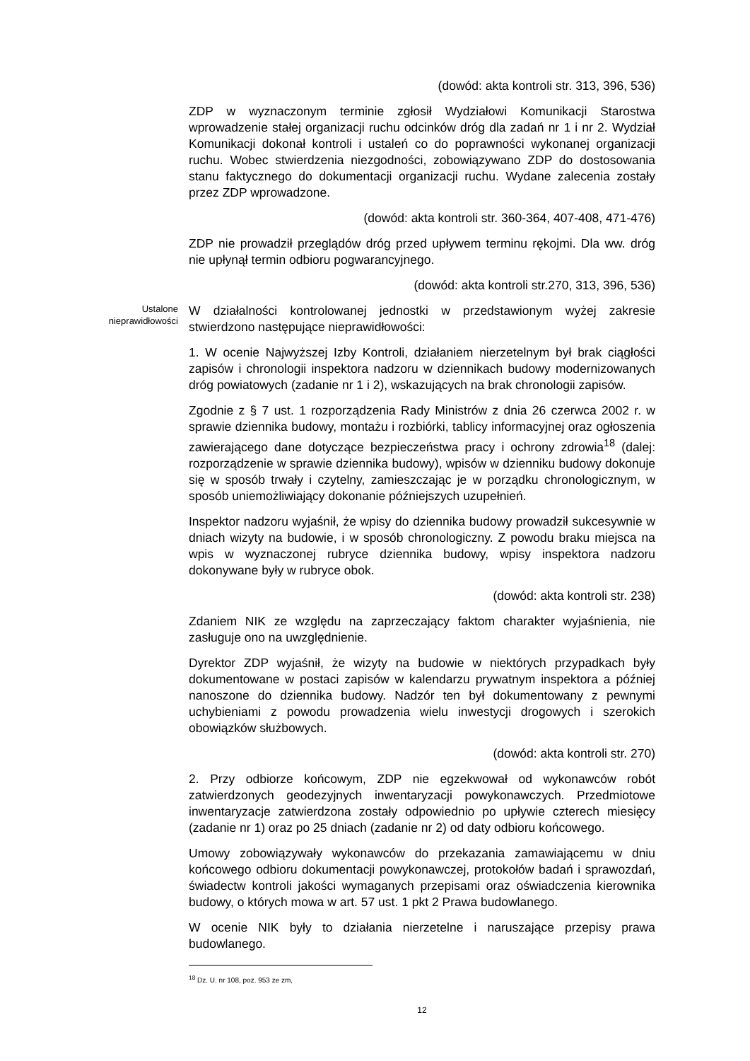(dowód: akta kontroli str. 313, 396, 536)
ZDP w wyznaczonym terminie zgłosił Wydziałowi Komunikacji Starostwa wprowadzenie stałej organizacji ruchu odcinków dróg dla zadań nr 1 i nr 2. Wydział Komunikacji dokonał kontroli i ustaleń co do poprawności wykonanej organizacji ruchu. Wobec stwierdzenia niezgodności, zobowiązywano ZDP do dostosowania stanu faktycznego do dokumentacji organizacji ruchu. Wydane zalecenia zostały przez ZDP wprowadzone.
(dowód: akta kontroli str. 360-364, 407-408, 471-476)
ZDP nie prowadził przeglądów dróg przed upływem terminu rękojmi. Dla ww. dróg nie upłynął termin odbioru pogwarancyjnego.
(dowód: akta kontroli str.270, 313, 396, 536)
Ustalone nieprawidłowości
W działalności kontrolowanej jednostki w przedstawionym wyżej zakresie stwierdzono następujące nieprawidłowości:
1. W ocenie Najwyższej Izby Kontroli, działaniem nierzetelnym był brak ciągłości zapisów i chronologii inspektora nadzoru w dziennikach budowy modernizowanych dróg powiatowych (zadanie nr 1 i 2), wskazujących na brak chronologii zapisów.
Zgodnie z § 7 ust. 1 rozporządzenia Rady Ministrów z dnia 26 czerwca 2002 r. w sprawie dziennika budowy, montażu i rozbiórki, tablicy informacyjnej oraz ogłoszenia zawierającego dane dotyczące bezpieczeństwa pracy i ochrony zdrowia<sup>18</sup> (dalej: rozporządzenie w sprawie dziennika budowy), wpisów w dzienniku budowy dokonuje się w sposób trwały i czytelny, zamieszczając je w porządku chronologicznym, w sposób uniemożliwiający dokonanie późniejszych uzupełnień.
Inspektor nadzoru wyjaśnił, że wpisy do dziennika budowy prowadził sukcesywnie w dniach wizyty na budowie, i w sposób chronologiczny. Z powodu braku miejsca na wpis w wyznaczonej rubryce dziennika budowy, wpisy inspektora nadzoru dokonywane były w rubryce obok.
(dowód: akta kontroli str. 238)
Zdaniem NIK ze względu na zaprzeczający faktom charakter wyjaśnienia, nie zasługuje ono na uwzględnienie.
Dyrektor ZDP wyjaśnił, że wizyty na budowie w niektórych przypadkach były dokumentowane w postaci zapisów w kalendarzu prywatnym inspektora a później nanoszone do dziennika budowy. Nadzór ten był dokumentowany z pewnymi uchybieniami z powodu prowadzenia wielu inwestycji drogowych i szerokich obowiązków służbowych.
(dowód: akta kontroli str. 270)
2. Przy odbiorze końcowym, ZDP nie egzekwował od wykonawców robót zatwierdzonych geodezyjnych inwentaryzacji powykonawczych. Przedmiotowe inwentaryzacje zatwierdzona zostały odpowiednio po upływie czterech miesięcy (zadanie nr 1) oraz po 25 dniach (zadanie nr 2) od daty odbioru końcowego.
Umowy zobowiązywały wykonawców do przekazania zamawiającemu w dniu końcowego odbioru dokumentacji powykonawczej, protokołów badań i sprawozdań, świadectw kontroli jakości wymaganych przepisami oraz oświadczenia kierownika budowy, o których mowa w art. 57 ust. 1 pkt 2 Prawa budowlanego.
W ocenie NIK były to działania nierzetelne i naruszające przepisy prawa budowlanego.
<sup>18</sup> Dz. U. nr 108, poz. 953 ze zm,
12